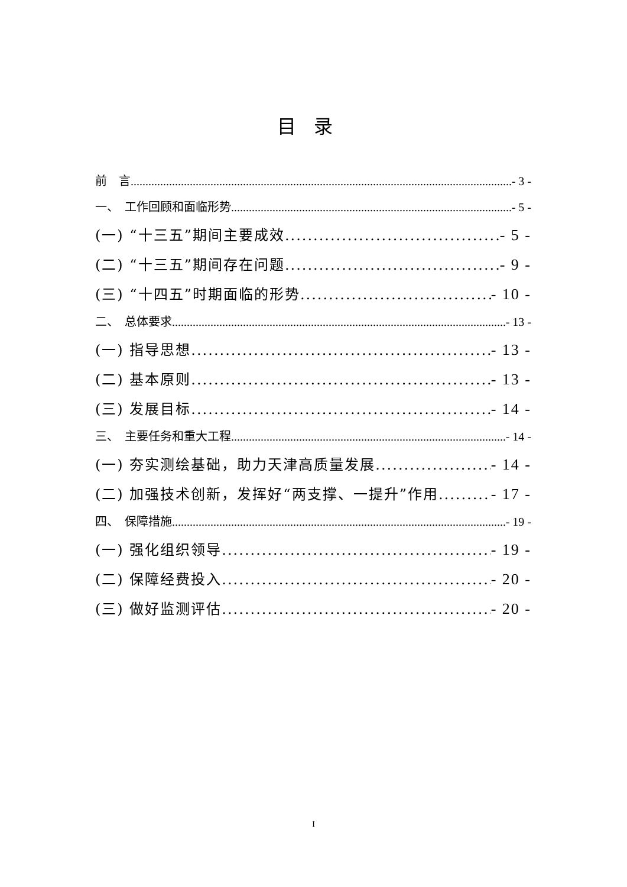目录
前　言 - 3 -
一、　工作回顾和面临形势 - 5 -
(一) “十三五”期间主要成效 - 5 -
(二) “十三五”期间存在问题 - 9 -
(三) “十四五”时期面临的形势 - 10 -
二、　总体要求 - 13 -
(一) 指导思想 - 13 -
(二) 基本原则 - 13 -
(三) 发展目标 - 14 -
三、　主要任务和重大工程 - 14 -
(一) 夯实测绘基础，助力天津高质量发展 - 14 -
(二) 加强技术创新，发挥好“两支撑、一提升”作用 - 17 -
四、　保障措施 - 19 -
(一) 强化组织领导 - 19 -
(二) 保障经费投入 - 20 -
(三) 做好监测评估 - 20 -
I